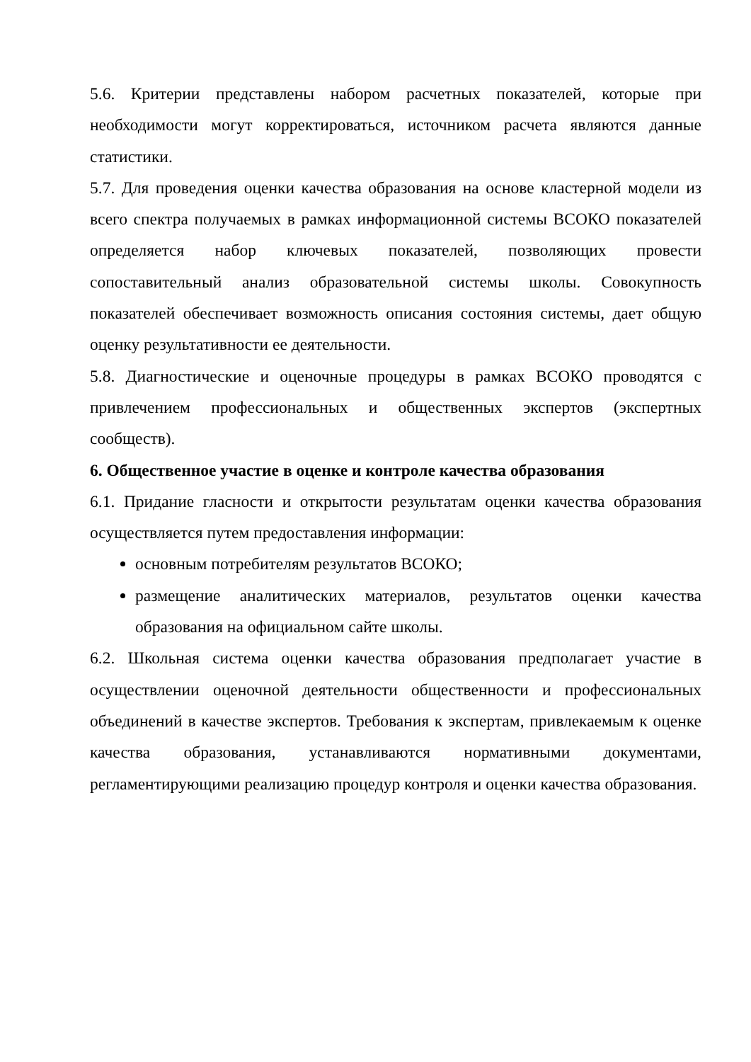5.6. Критерии представлены набором расчетных показателей, которые при необходимости могут корректироваться, источником расчета являются данные статистики.
5.7. Для проведения оценки качества образования на основе кластерной модели из всего спектра получаемых в рамках информационной системы ВСОКО показателей определяется набор ключевых показателей, позволяющих провести сопоставительный анализ образовательной системы школы. Совокупность показателей обеспечивает возможность описания состояния системы, дает общую оценку результативности ее деятельности.
5.8. Диагностические и оценочные процедуры в рамках ВСОКО проводятся с привлечением профессиональных и общественных экспертов (экспертных сообществ).
6. Общественное участие в оценке и контроле качества образования
6.1. Придание гласности и открытости результатам оценки качества образования осуществляется путем предоставления информации:
основным потребителям результатов ВСОКО;
размещение аналитических материалов, результатов оценки качества образования на официальном сайте школы.
6.2. Школьная система оценки качества образования предполагает участие в осуществлении оценочной деятельности общественности и профессиональных объединений в качестве экспертов. Требования к экспертам, привлекаемым к оценке качества образования, устанавливаются нормативными документами, регламентирующими реализацию процедур контроля и оценки качества образования.